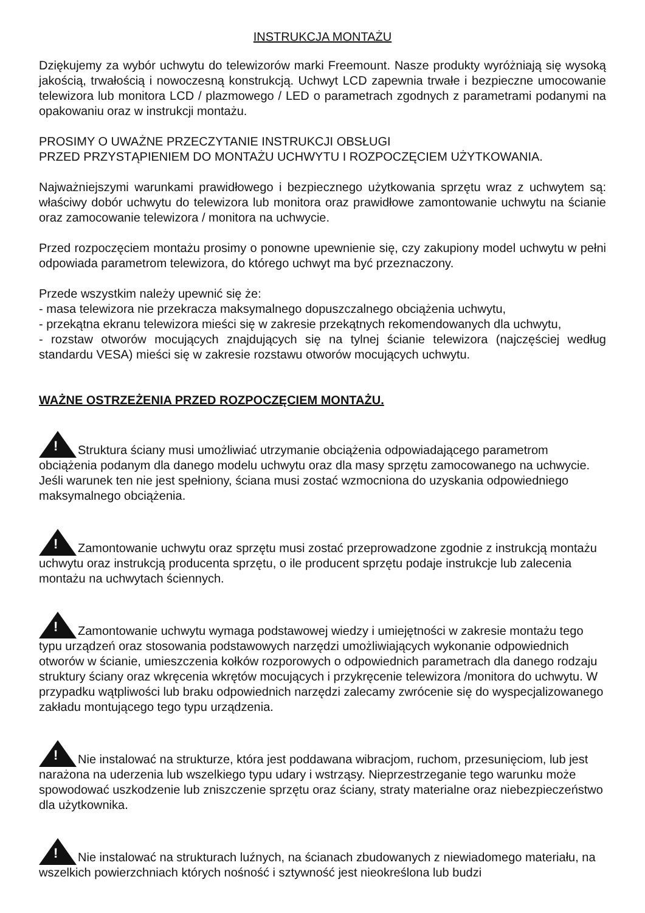INSTRUKCJA MONTAŻU
Dziękujemy za wybór uchwytu do telewizorów marki Freemount. Nasze produkty wyróżniają się wysoką jakością, trwałością i nowoczesną konstrukcją. Uchwyt LCD zapewnia trwałe i bezpieczne umocowanie telewizora lub monitora LCD / plazmowego / LED o parametrach zgodnych z parametrami podanymi na opakowaniu oraz w instrukcji montażu.
PROSIMY O UWAŻNE PRZECZYTANIE INSTRUKCJI OBSŁUGI
PRZED PRZYSTĄPIENIEM DO MONTAŻU UCHWYTU I ROZPOCZĘCIEM UŻYTKOWANIA.
Najważniejszymi warunkami prawidłowego i bezpiecznego użytkowania sprzętu wraz z uchwytem są: właściwy dobór uchwytu do telewizora lub monitora oraz prawidłowe zamontowanie uchwytu na ścianie oraz zamocowanie telewizora / monitora na uchwycie.
Przed rozpoczęciem montażu prosimy o ponowne upewnienie się, czy zakupiony model uchwytu w pełni odpowiada parametrom telewizora, do którego uchwyt ma być przeznaczony.
Przede wszystkim należy upewnić się że:
- masa telewizora nie przekracza maksymalnego dopuszczalnego obciążenia uchwytu,
- przekątna ekranu telewizora mieści się w zakresie przekątnych rekomendowanych dla uchwytu,
- rozstaw otworów mocujących znajdujących się na tylnej ścianie telewizora (najczęściej według standardu VESA) mieści się w zakresie rozstawu otworów mocujących uchwytu.
WAŻNE OSTRZEŻENIA PRZED ROZPOCZĘCIEM MONTAŻU.
!Struktura ściany musi umożliwiać utrzymanie obciążenia odpowiadającego parametrom obciążenia podanym dla danego modelu uchwytu oraz dla masy sprzętu zamocowanego na uchwycie. Jeśli warunek ten nie jest spełniony, ściana musi zostać wzmocniona do uzyskania odpowiedniego maksymalnego obciążenia.
!Zamontowanie uchwytu oraz sprzętu musi zostać przeprowadzone zgodnie z instrukcją montażu uchwytu oraz instrukcją producenta sprzętu, o ile producent sprzętu podaje instrukcje lub zalecenia montażu na uchwytach ściennych.
!Zamontowanie uchwytu wymaga podstawowej wiedzy i umiejętności w zakresie montażu tego typu urządzeń oraz stosowania podstawowych narzędzi umożliwiających wykonanie odpowiednich otworów w ścianie, umieszczenia kołków rozporowych o odpowiednich parametrach dla danego rodzaju struktury ściany oraz wkręcenia wkrętów mocujących i przykręcenie telewizora /monitora do uchwytu. W przypadku wątpliwości lub braku odpowiednich narzędzi zalecamy zwrócenie się do wyspecjalizowanego zakładu montującego tego typu urządzenia.
!Nie instalować na strukturze, która jest poddawana wibracjom, ruchom, przesunięciom, lub jest narażona na uderzenia lub wszelkiego typu udary i wstrząsy. Nieprzestrzeganie tego warunku może spowodować uszkodzenie lub zniszczenie sprzętu oraz ściany, straty materialne oraz niebezpieczeństwo dla użytkownika.
!Nie instalować na strukturach luźnych, na ścianach zbudowanych z niewiadomego materiału, na wszelkich powierzchniach których nośność i sztywność jest nieokreślona lub budzi